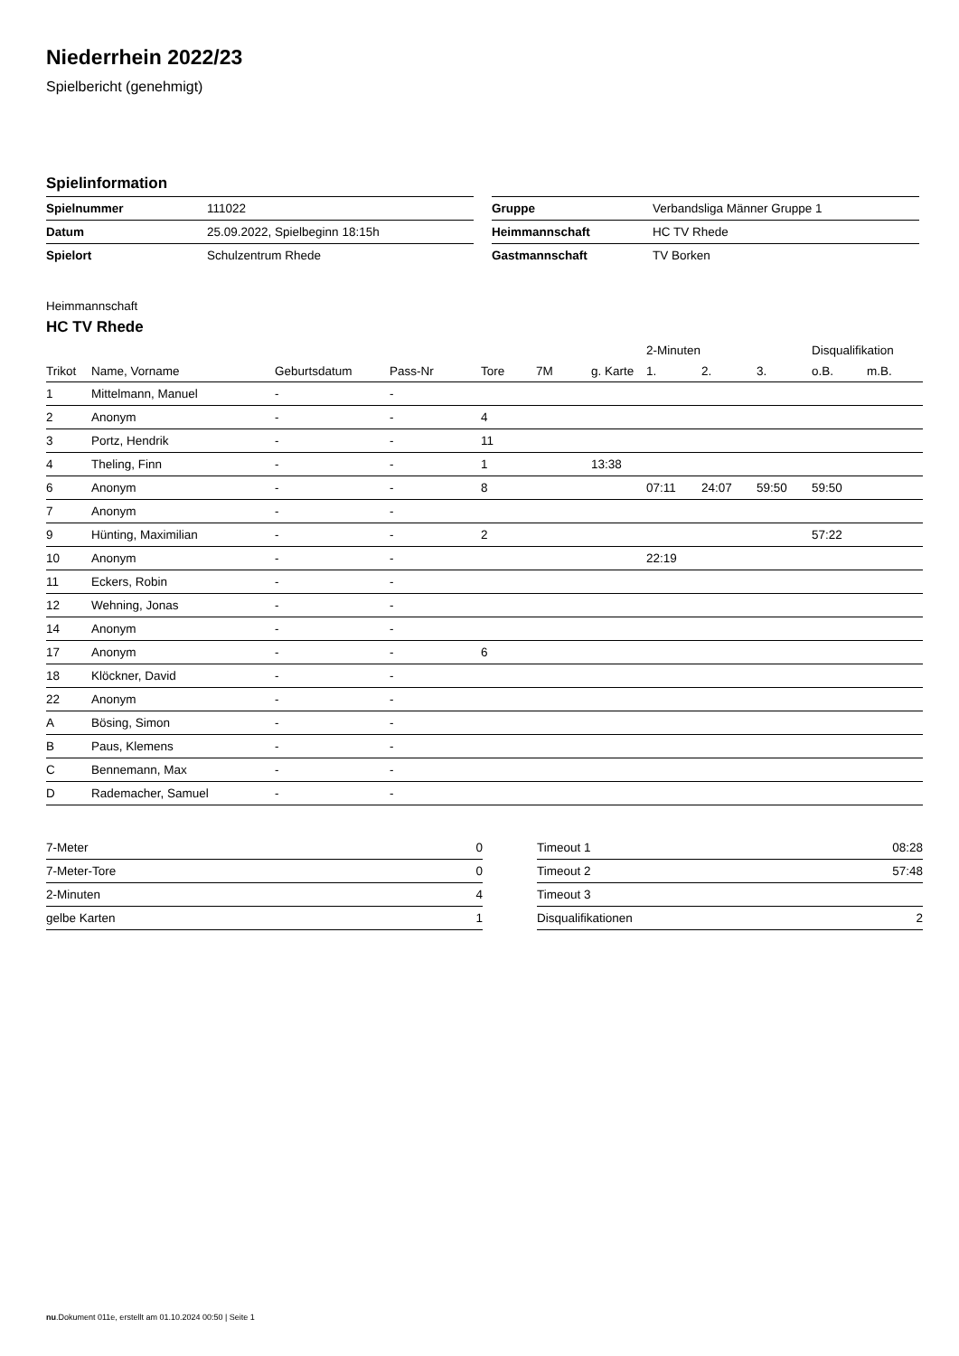Niederrhein 2022/23
Spielbericht (genehmigt)
Spielinformation
| Spielnummer | 111022 |
| Datum | 25.09.2022, Spielbeginn 18:15h |
| Spielort | Schulzentrum Rhede |
| Gruppe | Verbandsliga Männer Gruppe 1 |
| Heimmannschaft | HC TV Rhede |
| Gastmannschaft | TV Borken |
Heimmannschaft
HC TV Rhede
| | | | | | | | 2-Minuten | | | Disqualifikation | |
| --- | --- | --- | --- | --- | --- | --- | --- | --- | --- | --- | --- |
| Trikot | Name, Vorname | Geburtsdatum | Pass-Nr | Tore | 7M | g. Karte | 1. | 2. | 3. | o.B. | m.B. |
| 1 | Mittelmann, Manuel | - | - | | | | | | | | |
| 2 | Anonym | - | - | 4 | | | | | | | |
| 3 | Portz, Hendrik | - | - | 11 | | | | | | | |
| 4 | Theling, Finn | - | - | 1 | | 13:38 | | | | | |
| 6 | Anonym | - | - | 8 | | | 07:11 | 24:07 | 59:50 | 59:50 | |
| 7 | Anonym | - | - | | | | | | | | |
| 9 | Hünting, Maximilian | - | - | 2 | | | | | | 57:22 | |
| 10 | Anonym | - | - | | | | 22:19 | | | | |
| 11 | Eckers, Robin | - | - | | | | | | | | |
| 12 | Wehning, Jonas | - | - | | | | | | | | |
| 14 | Anonym | - | - | | | | | | | | |
| 17 | Anonym | - | - | 6 | | | | | | | |
| 18 | Klöckner, David | - | - | | | | | | | | |
| 22 | Anonym | - | - | | | | | | | | |
| A | Bösing, Simon | - | - | | | | | | | | |
| B | Paus, Klemens | - | - | | | | | | | | |
| C | Bennemann, Max | - | - | | | | | | | | |
| D | Rademacher, Samuel | - | - | | | | | | | | |
| 7-Meter | 0 |
| 7-Meter-Tore | 0 |
| 2-Minuten | 4 |
| gelbe Karten | 1 |
| Timeout 1 | 08:28 |
| Timeout 2 | 57:48 |
| Timeout 3 | |
| Disqualifikationen | 2 |
nu.Dokument 011e, erstellt am 01.10.2024 00:50 | Seite 1